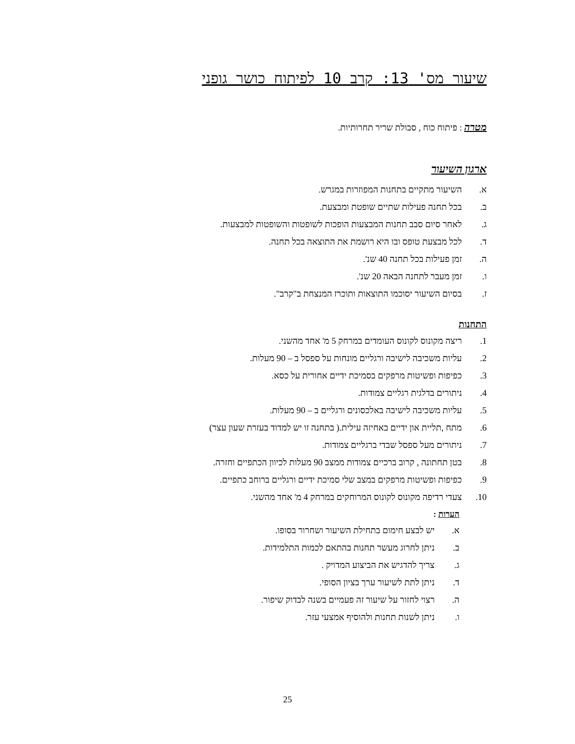שיעור מס' 13: קרב 10 לפיתוח כושר גופני
מטרה : פיתוח כוח , סבולת שריר תחרותיות.
ארגון השיעור
א. השיעור מתקיים בתחנות המפוזרות במגרש.
ב. בכל תחנה פעילות שתיים שופטת ומבצעת.
ג. לאחר סיום סבב תחנות המבצעות הופכות לשופטות והשופטות למבצעות.
ד. לכל מבצעת טופס ובו היא רושמת את התוצאה בכל תחנה.
ה. זמן פעילות בכל תחנה 40 שנ'.
ו. זמן מעבר לתחנה הבאה 20 שנ'.
ז. בסיום השיעור יסוכמו התוצאות ותוכרז המנצחת ב"קרב".
התחנות
1. ריצה מקונוס לקונוס העומדים במרחק 5 מ' אחד מהשני.
2. עליות משכיבה לישיבה ורגליים מונחות על ספסל ב – 90 מעלות.
3. כפיפות ופשיטות מרפקים בסמיכת ידיים אחורית על כסא.
4. ניתורים בדלגית רגליים צמודות.
5. עליות משכיבה לישיבה באלכסונים ורגליים ב – 90 מעלות.
6. מתח ,תליית און ידיים באחיזה עילית.( בתחנה זו יש למדוד בעזרת שעון עצר)
7. ניתורים מעל ספסל שבדי ברגליים צמודות.
8. בטן תחתונה , קרוב ברכיים צמודות ממצב 90 מעלות לכיוון הכתפיים וחזרה.
9. כפיפות ופשיטות מרפקים במצב שלי סמיכת ידיים ורגליים ברוחב כתפיים.
10. צעדי רדיפה מקונוס לקונוס המרוחקים במרחק 4 מ' אחד מהשני.
הערות :
א. יש לבצע חימום בתחילת השיעור ושחרור בסופו.
ב. ניתן לחרוג מעשר תחנות בהתאם לכמות התלמידות.
ג. צריך להדגיש את הביצוע המדויק .
ד. ניתן לתת לשיעור ערך בציון הסופי.
ה. רצוי לחזור על שיעור זה פעמיים בשנה לבדוק שיפור.
ו. ניתן לשנות תחנות ולהוסיף אמצעי עזר.
25